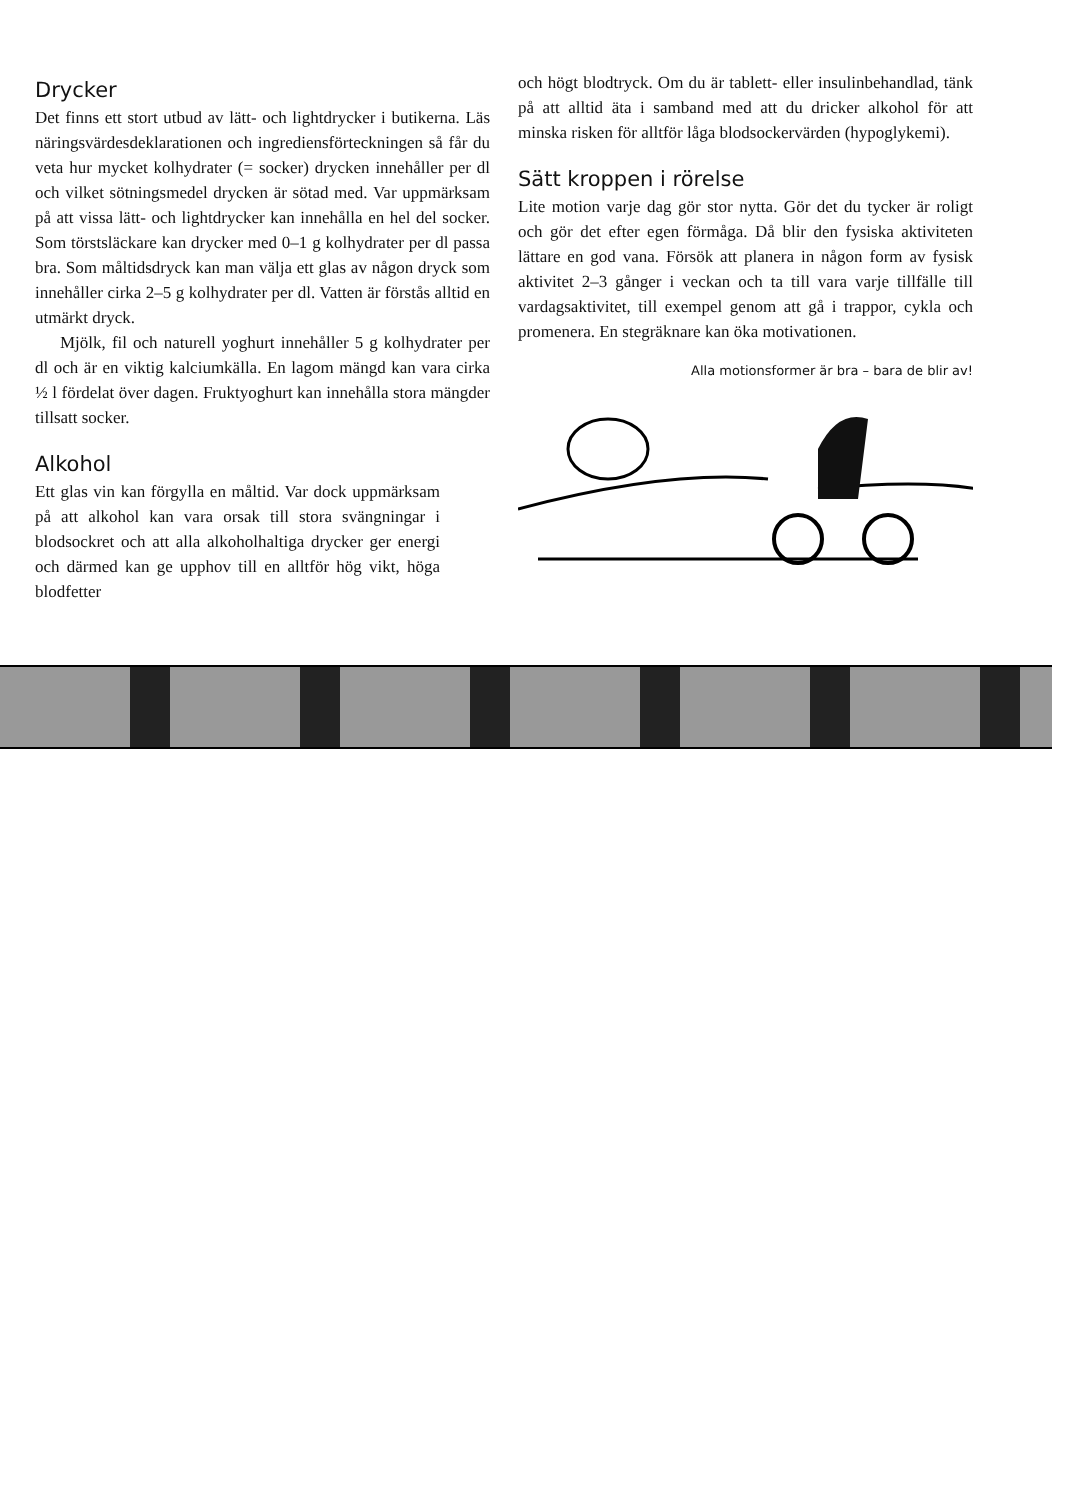Drycker
Det finns ett stort utbud av lätt- och lightdrycker i butikerna. Läs näringsvärdesdeklarationen och ingrediens­förteckningen så får du veta hur mycket kolhydrater (= socker) drycken innehåller per dl och vilket sötnings­medel drycken är sötad med. Var uppmärksam på att vissa lätt- och lightdrycker kan innehålla en hel del socker. Som törstsläckare kan drycker med 0–1 g kolhydrater per dl passa bra. Som måltidsdryck kan man välja ett glas av någon dryck som innehåller cirka 2–5 g kolhydrater per dl. Vatten är förstås alltid en utmärkt dryck.
Mjölk, fil och naturell yoghurt innehåller 5 g kolhydrater per dl och är en viktig kalciumkälla. En lagom mängd kan vara cirka ½ l fördelat över dagen. Fruktyoghurt kan inne­hålla stora mängder tillsatt socker.
Alkohol
Ett glas vin kan förgylla en måltid. Var dock upp­märksam på att alkohol kan vara orsak till stora svängningar i blodsockret och att alla alkohol­haltiga drycker ger energi och därmed kan ge upphov till en alltför hög vikt, höga blodfetter
och högt blodtryck. Om du är tablett- eller insulin­behandlad, tänk på att alltid äta i samband med att du dricker alkohol för att minska risken för alltför låga blodsockervärden (hypoglykemi).
Sätt kroppen i rörelse
Lite motion varje dag gör stor nytta. Gör det du tycker är roligt och gör det efter egen förmåga. Då blir den fysiska aktiviteten lättare en god vana. Försök att plan­era in någon form av fysisk aktivitet 2–3 gånger i veckan och ta till vara varje tillfälle till vardagsaktivitet, till exempel genom att gå i trappor, cykla och promenera. En stegräknare kan öka motivationen.
Alla motionsformer är bra – bara de blir av!